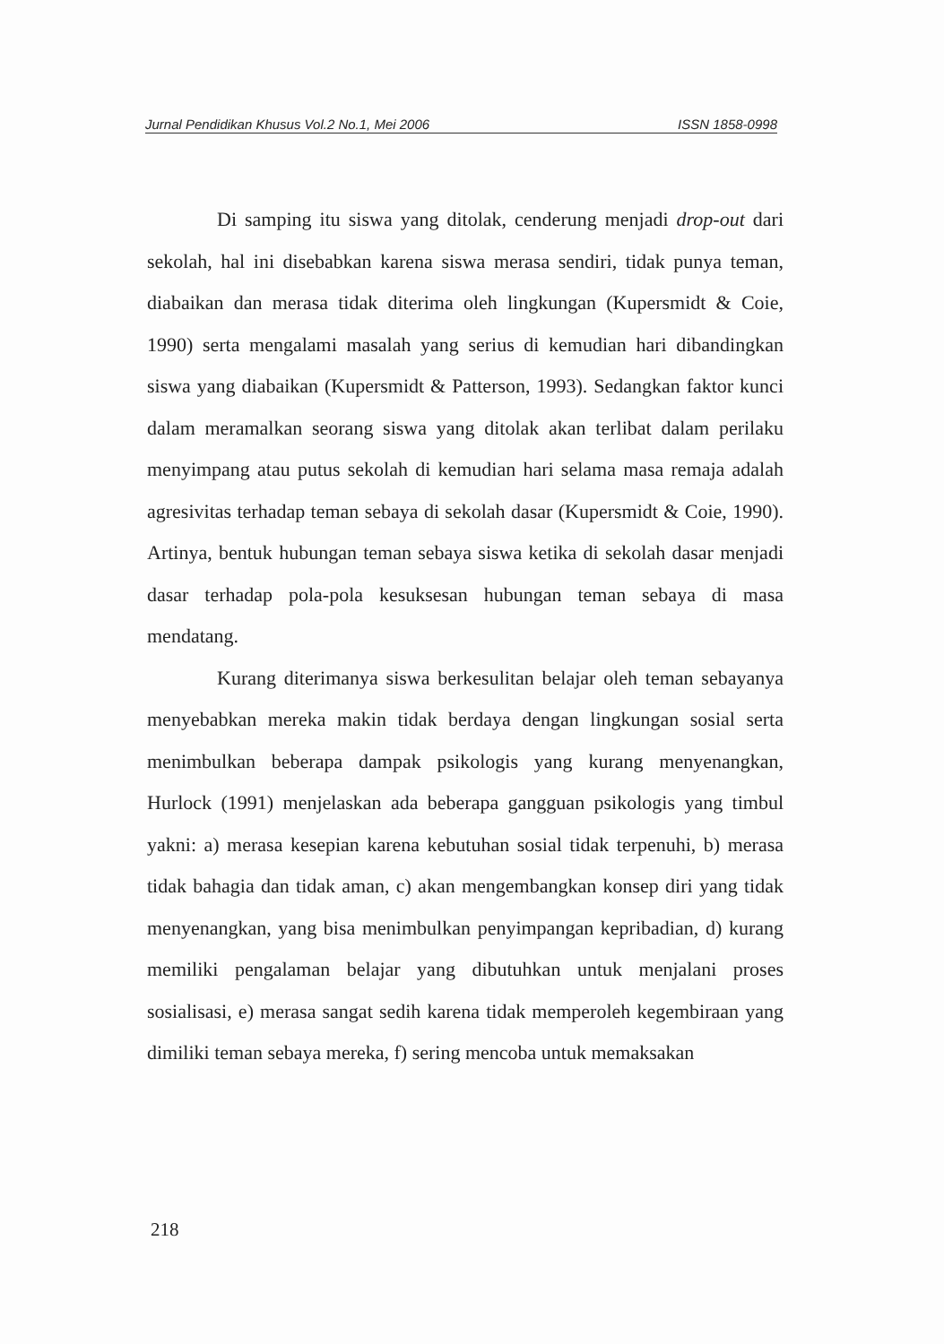Jurnal Pendidikan Khusus Vol.2 No.1, Mei 2006 ISSN 1858-0998
Di samping itu siswa yang ditolak, cenderung menjadi drop-out dari sekolah, hal ini disebabkan karena siswa merasa sendiri, tidak punya teman, diabaikan dan merasa tidak diterima oleh lingkungan (Kupersmidt & Coie, 1990) serta mengalami masalah yang serius di kemudian hari dibandingkan siswa yang diabaikan (Kupersmidt & Patterson, 1993). Sedangkan faktor kunci dalam meramalkan seorang siswa yang ditolak akan terlibat dalam perilaku menyimpang atau putus sekolah di kemudian hari selama masa remaja adalah agresivitas terhadap teman sebaya di sekolah dasar (Kupersmidt & Coie, 1990). Artinya, bentuk hubungan teman sebaya siswa ketika di sekolah dasar menjadi dasar terhadap pola-pola kesuksesan hubungan teman sebaya di masa mendatang.
Kurang diterimanya siswa berkesulitan belajar oleh teman sebayanya menyebabkan mereka makin tidak berdaya dengan lingkungan sosial serta menimbulkan beberapa dampak psikologis yang kurang menyenangkan, Hurlock (1991) menjelaskan ada beberapa gangguan psikologis yang timbul yakni: a) merasa kesepian karena kebutuhan sosial tidak terpenuhi, b) merasa tidak bahagia dan tidak aman, c) akan mengembangkan konsep diri yang tidak menyenangkan, yang bisa menimbulkan penyimpangan kepribadian, d) kurang memiliki pengalaman belajar yang dibutuhkan untuk menjalani proses sosialisasi, e) merasa sangat sedih karena tidak memperoleh kegembiraan yang dimiliki teman sebaya mereka, f) sering mencoba untuk memaksakan
218